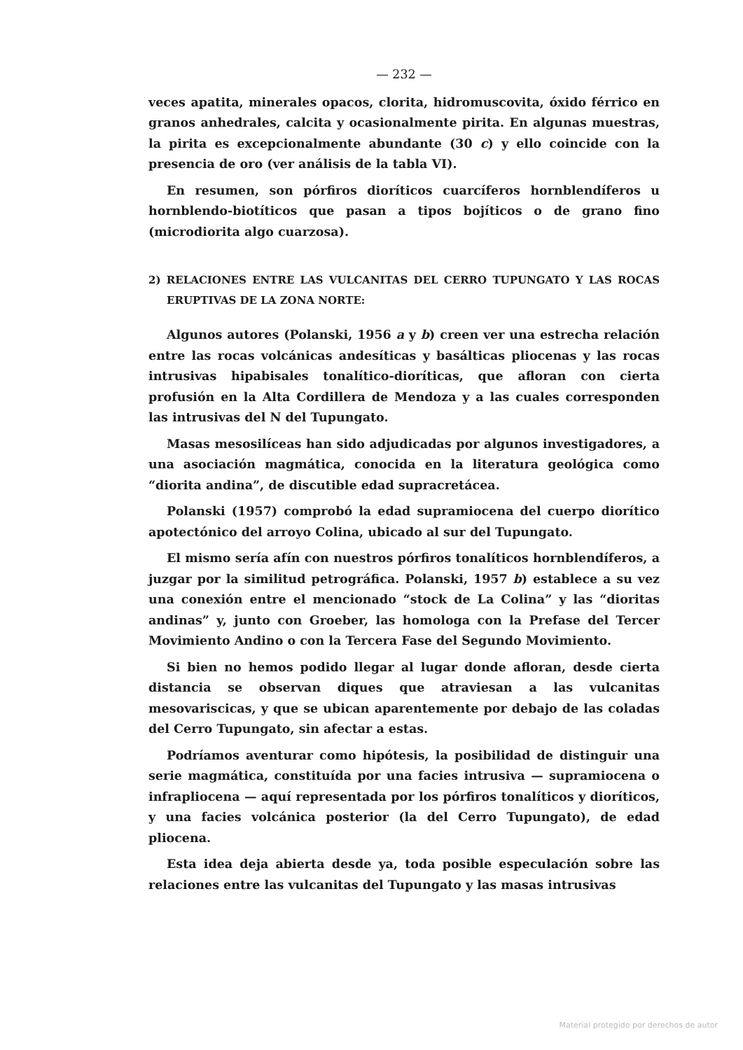— 232 —
veces apatita, minerales opacos, clorita, hidromuscovita, óxido férrico en granos anhedrales, calcita y ocasionalmente pirita. En algunas muestras, la pirita es excepcionalmente abundante (30 c) y ello coincide con la presencia de oro (ver análisis de la tabla VI).
En resumen, son pórfiros dioríticos cuarcíferos hornblendíferos u hornblendo-biotíticos que pasan a tipos bojíticos o de grano fino (microdiorita algo cuarzosa).
2) RELACIONES ENTRE LAS VULCANITAS DEL CERRO TUPUNGATO Y LAS ROCAS ERUPTIVAS DE LA ZONA NORTE:
Algunos autores (Polanski, 1956 a y b) creen ver una estrecha relación entre las rocas volcánicas andesíticas y basálticas pliocenas y las rocas intrusivas hipabisales tonalítico-dioríticas, que afloran con cierta profusión en la Alta Cordillera de Mendoza y a las cuales corresponden las intrusivas del N del Tupungato.
Masas mesosilíceas han sido adjudicadas por algunos investigadores, a una asociación magmática, conocida en la literatura geológica como “diorita andina”, de discutible edad supracretácea.
Polanski (1957) comprobó la edad supramiocena del cuerpo diorítico apotectónico del arroyo Colina, ubicado al sur del Tupungato.
El mismo sería afín con nuestros pórfiros tonalíticos hornblendíferos, a juzgar por la similitud petrográfica. Polanski, 1957 b) establece a su vez una conexión entre el mencionado “stock de La Colina” y las “dioritas andinas” y, junto con Groeber, las homologa con la Prefase del Tercer Movimiento Andino o con la Tercera Fase del Segundo Movimiento.
Si bien no hemos podido llegar al lugar donde afloran, desde cierta distancia se observan diques que atraviesan a las vulcanitas mesovariscicas, y que se ubican aparentemente por debajo de las coladas del Cerro Tupungato, sin afectar a estas.
Podríamos aventurar como hipótesis, la posibilidad de distinguir una serie magmática, constituída por una facies intrusiva — supramiocena o infrapliocena — aquí representada por los pórfiros tonalíticos y dioríticos, y una facies volcánica posterior (la del Cerro Tupungato), de edad pliocena.
Esta idea deja abierta desde ya, toda posible especulación sobre las relaciones entre las vulcanitas del Tupungato y las masas intrusivas
Material protegido por derechos de autor